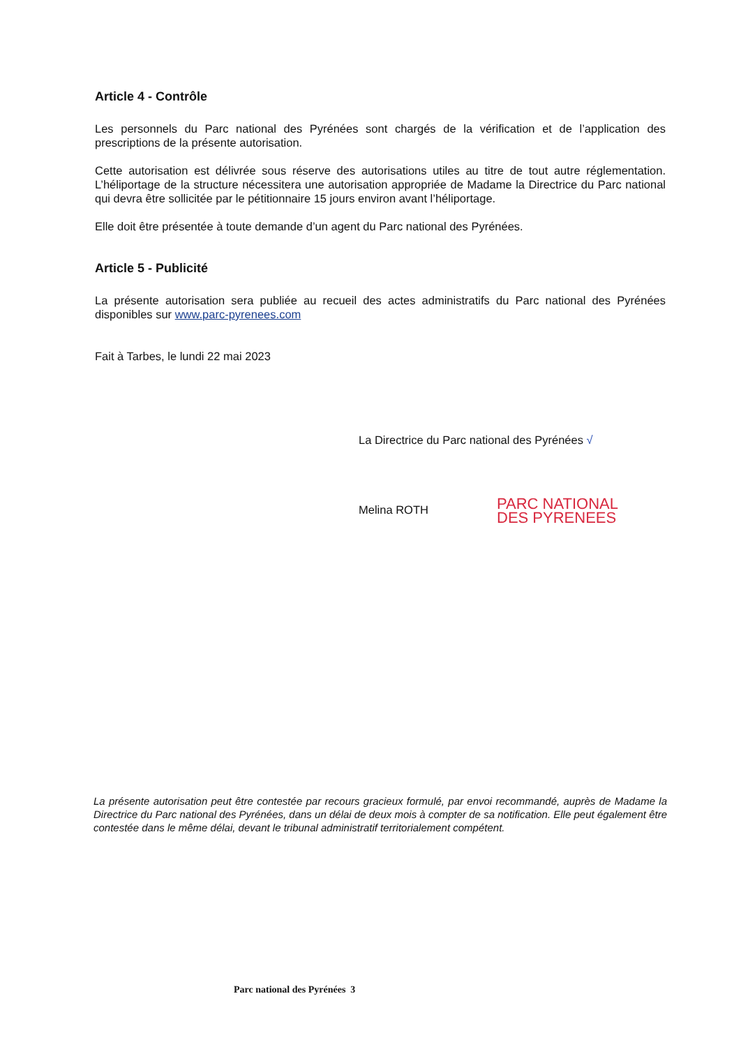Article 4 - Contrôle
Les personnels du Parc national des Pyrénées sont chargés de la vérification et de l’application des prescriptions de la présente autorisation.
Cette autorisation est délivrée sous réserve des autorisations utiles au titre de tout autre réglementation. L’héliportage de la structure nécessitera une autorisation appropriée de Madame la Directrice du Parc national qui devra être sollicitée par le pétitionnaire 15 jours environ avant l’héliportage.
Elle doit être présentée à toute demande d’un agent du Parc national des Pyrénées.
Article 5 - Publicité
La présente autorisation sera publiée au recueil des actes administratifs du Parc national des Pyrénées disponibles sur www.parc-pyrenees.com
Fait à Tarbes, le lundi 22 mai 2023
La Directrice du Parc national des Pyrénées √
Melina ROTH
PARC NATIONAL DES PYRENEES
La présente autorisation peut être contestée par recours gracieux formulé, par envoi recommandé, auprès de Madame la Directrice du Parc national des Pyrénées, dans un délai de deux mois à compter de sa notification. Elle peut également être contestée dans le même délai, devant le tribunal administratif territorialement compétent.
Parc national des Pyrénées 3